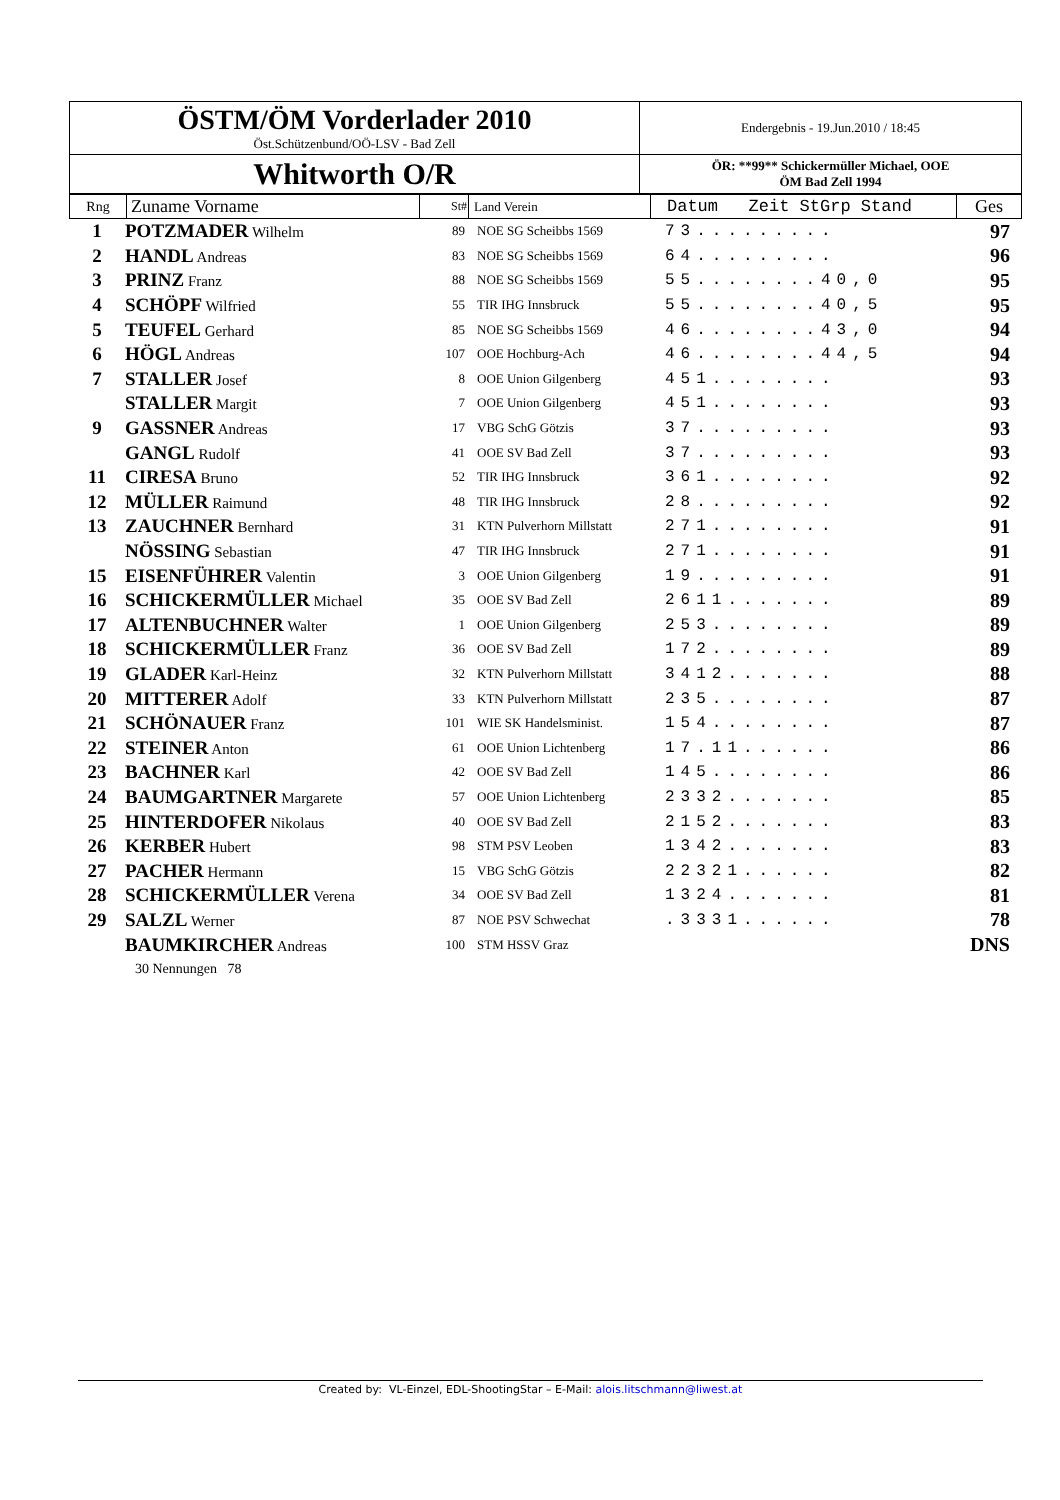| ÖSTM/ÖM Vorderlader 2010 Öst.Schützenbund/OÖ-LSV - Bad Zell | Endergebnis - 19.Jun.2010 / 18:45 |
| Whitworth O/R | ÖR: **99** Schickermüller Michael, OOE ÖM Bad Zell 1994 |
| Rng | Zuname Vorname | St# | Land Verein | Datum Zeit StGrp Stand | Ges |
| 1 | POTZMADER Wilhelm | 89 | NOE SG Scheibbs 1569 | 73......... | 97 |
| 2 | HANDL Andreas | 83 | NOE SG Scheibbs 1569 | 64......... | 96 |
| 3 | PRINZ Franz | 88 | NOE SG Scheibbs 1569 | 55........40,0 | 95 |
| 4 | SCHÖPF Wilfried | 55 | TIR IHG Innsbruck | 55........40,5 | 95 |
| 5 | TEUFEL Gerhard | 85 | NOE SG Scheibbs 1569 | 46........43,0 | 94 |
| 6 | HÖGL Andreas | 107 | OOE Hochburg-Ach | 46........44,5 | 94 |
| 7 | STALLER Josef | 8 | OOE Union Gilgenberg | 451........ | 93 |
| | STALLER Margit | 7 | OOE Union Gilgenberg | 451........ | 93 |
| 9 | GASSNER Andreas | 17 | VBG SchG Götzis | 37......... | 93 |
| | GANGL Rudolf | 41 | OOE SV Bad Zell | 37......... | 93 |
| 11 | CIRESA Bruno | 52 | TIR IHG Innsbruck | 361........ | 92 |
| 12 | MÜLLER Raimund | 48 | TIR IHG Innsbruck | 28......... | 92 |
| 13 | ZAUCHNER Bernhard | 31 | KTN Pulverhorn Millstatt | 271........ | 91 |
| | NÖSSING Sebastian | 47 | TIR IHG Innsbruck | 271........ | 91 |
| 15 | EISENFÜHRER Valentin | 3 | OOE Union Gilgenberg | 19......... | 91 |
| 16 | SCHICKERMÜLLER Michael | 35 | OOE SV Bad Zell | 2611....... | 89 |
| 17 | ALTENBUCHNER Walter | 1 | OOE Union Gilgenberg | 253........ | 89 |
| 18 | SCHICKERMÜLLER Franz | 36 | OOE SV Bad Zell | 172........ | 89 |
| 19 | GLADER Karl-Heinz | 32 | KTN Pulverhorn Millstatt | 3412....... | 88 |
| 20 | MITTERER Adolf | 33 | KTN Pulverhorn Millstatt | 235........ | 87 |
| 21 | SCHÖNAUER Franz | 101 | WIE SK Handelsminist. | 154........ | 87 |
| 22 | STEINER Anton | 61 | OOE Union Lichtenberg | 17.11...... | 86 |
| 23 | BACHNER Karl | 42 | OOE SV Bad Zell | 145........ | 86 |
| 24 | BAUMGARTNER Margarete | 57 | OOE Union Lichtenberg | 2332....... | 85 |
| 25 | HINTERDOFER Nikolaus | 40 | OOE SV Bad Zell | 2152....... | 83 |
| 26 | KERBER Hubert | 98 | STM PSV Leoben | 1342....... | 83 |
| 27 | PACHER Hermann | 15 | VBG SchG Götzis | 22321...... | 82 |
| 28 | SCHICKERMÜLLER Verena | 34 | OOE SV Bad Zell | 1324....... | 81 |
| 29 | SALZL Werner | 87 | NOE PSV Schwechat | .3331...... | 78 |
| | BAUMKIRCHER Andreas | 100 | STM HSSV Graz | | DNS |
| | 30 Nennungen 78 | | | | |
Created by: VL-Einzel, EDL-ShootingStar – E-Mail: alois.litschmann@liwest.at